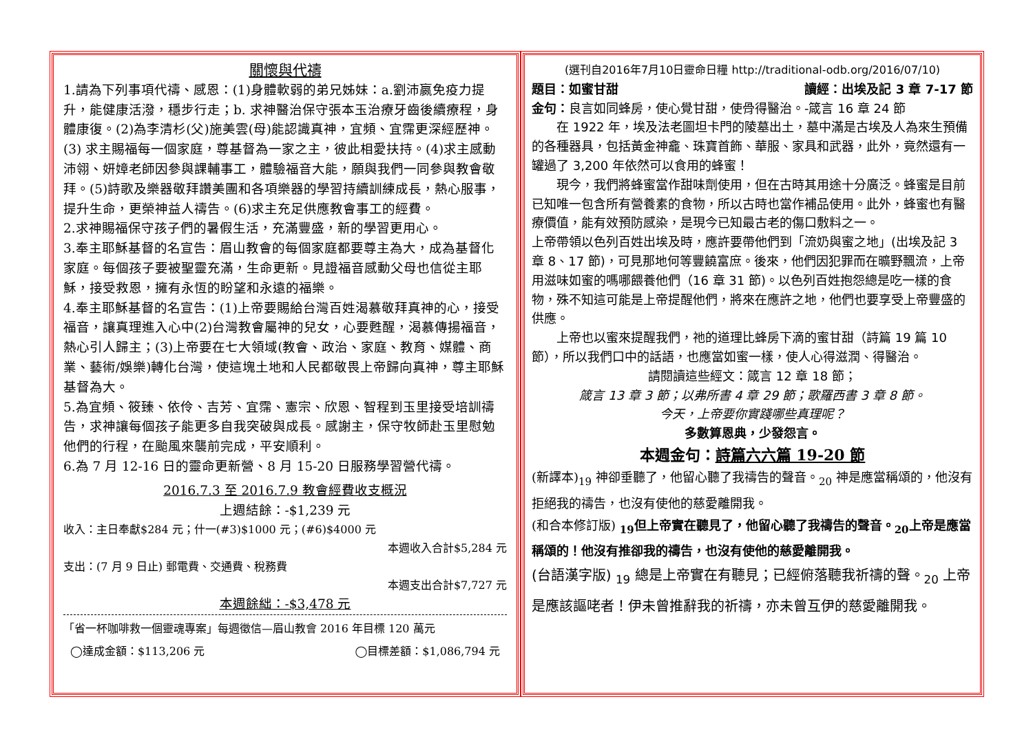關懷與代禱
1.請為下列事項代禱、感恩：(1)身體軟弱的弟兄姊妹：a.劉沛嬴免疫力提升，能健康活潑，穩步行走；b. 求神醫治保守張本玉治療牙齒後續療程，身體康復。(2)為李清杉(父)施美雲(母)能認識真神，宜頻、宜霈更深經歷神。(3) 求主賜福每一個家庭，尊基督為一家之主，彼此相愛扶持。(4)求主感動沛翎、妍嫜老師因參與課輔事工，體驗福音大能，願與我們一同參與教會敬拜。(5)詩歌及樂器敬拜讚美團和各項樂器的學習持續訓練成長，熱心服事，提升生命，更榮神益人禱告。(6)求主充足供應教會事工的經費。
2.求神賜福保守孩子們的暑假生活，充滿豐盛，新的學習更用心。
3.奉主耶穌基督的名宣告：眉山教會的每個家庭都要尊主為大，成為基督化家庭。每個孩子要被聖靈充滿，生命更新。見證福音感動父母也信從主耶穌，接受救恩，擁有永恆的盼望和永遠的福樂。
4.奉主耶穌基督的名宣告：(1)上帝要賜給台灣百姓渴慕敬拜真神的心，接受福音，讓真理進入心中(2)台灣教會屬神的兒女，心要甦醒，渴慕傳揚福音，熱心引人歸主；(3)上帝要在七大領域(教會、政治、家庭、教育、媒體、商業、藝術/娛樂)轉化台灣，使這塊土地和人民都敬畏上帝歸向真神，尊主耶穌基督為大。
5.為宜頻、筱臻、依伶、吉芳、宜霈、憲宗、欣恩、智程到玉里接受培訓禱告，求神讓每個孩子能更多自我突破與成長。感謝主，保守牧師赴玉里慰勉他們的行程，在颱風來襲前完成，平安順利。
6.為 7 月 12-16 日的靈命更新營、8 月 15-20 日服務學習營代禱。
2016.7.3 至 2016.7.9 教會經費收支概況
上週結餘：-$1,239 元
收入：主日奉獻$284 元；什一(#3)$1000 元；(#6)$4000 元
本週收入合計$5,284 元
支出：(7 月 9 日止) 郵電費、交通費、稅務費
本週支出合計$7,727 元
本週餘絀：-$3,478 元
「省一杯咖啡救一個靈魂專案」每週徵信—眉山教會 2016 年目標 120 萬元
◯達成金額：$113,206 元 ◯目標差額：$1,086,794 元
(選刊自2016年7月10日靈命日糧 http://traditional-odb.org/2016/07/10)
題目：如蜜甘甜 讀經：出埃及記 3 章 7-17 節
金句：良言如同蜂房，使心覺甘甜，使骨得醫治。-箴言 16 章 24 節
在 1922 年，埃及法老圖坦卡門的陵墓出土，墓中滿是古埃及人為來生預備的各種器具，包括黃金神龕、珠寶首飾、華服、家具和武器，此外，竟然還有一罐過了 3,200 年依然可以食用的蜂蜜！
現今，我們將蜂蜜當作甜味劑使用，但在古時其用途十分廣泛。蜂蜜是目前已知唯一包含所有營養素的食物，所以古時也當作補品使用。此外，蜂蜜也有醫療價值，能有效預防感染，是現今已知最古老的傷口敷料之一。
上帝帶領以色列百姓出埃及時，應許要帶他們到「流奶與蜜之地」(出埃及記 3 章 8、17 節)，可見那地何等豐饒富庶。後來，他們因犯罪而在曠野飄流，上帝用滋味如蜜的嗎哪餵養他們（16 章 31 節)。以色列百姓抱怨總是吃一樣的食物，殊不知這可能是上帝提醒他們，將來在應許之地，他們也要享受上帝豐盛的供應。
上帝也以蜜來提醒我們，祂的道理比蜂房下滴的蜜甘甜（詩篇 19 篇 10 節），所以我們口中的話語，也應當如蜜一樣，使人心得滋潤、得醫治。
請閱讀這些經文：箴言 12 章 18 節；
箴言 13 章 3 節；以弗所書 4 章 29 節；歌羅西書 3 章 8 節。
今天，上帝要你實踐哪些真理呢？
多數算恩典，少發怨言。
本週金句：詩篇六六篇 19-20 節
(新譯本)<sub>19</sub> 神卻垂聽了，他留心聽了我禱告的聲音。<sub>20</sub> 神是應當稱頌的，他沒有拒絕我的禱告，也沒有使他的慈愛離開我。
(和合本修訂版) <sub>19</sub>但上帝實在聽見了，他留心聽了我禱告的聲音。<sub>20</sub>上帝是應當稱頌的！他沒有推卻我的禱告，也沒有使他的慈愛離開我。
(台語漢字版) <sub>19</sub> 總是上帝實在有聽見；已經俯落聽我祈禱的聲。<sub>20</sub> 上帝是應該謳咾者！伊未曾推辭我的祈禱，亦未曾互伊的慈愛離開我。